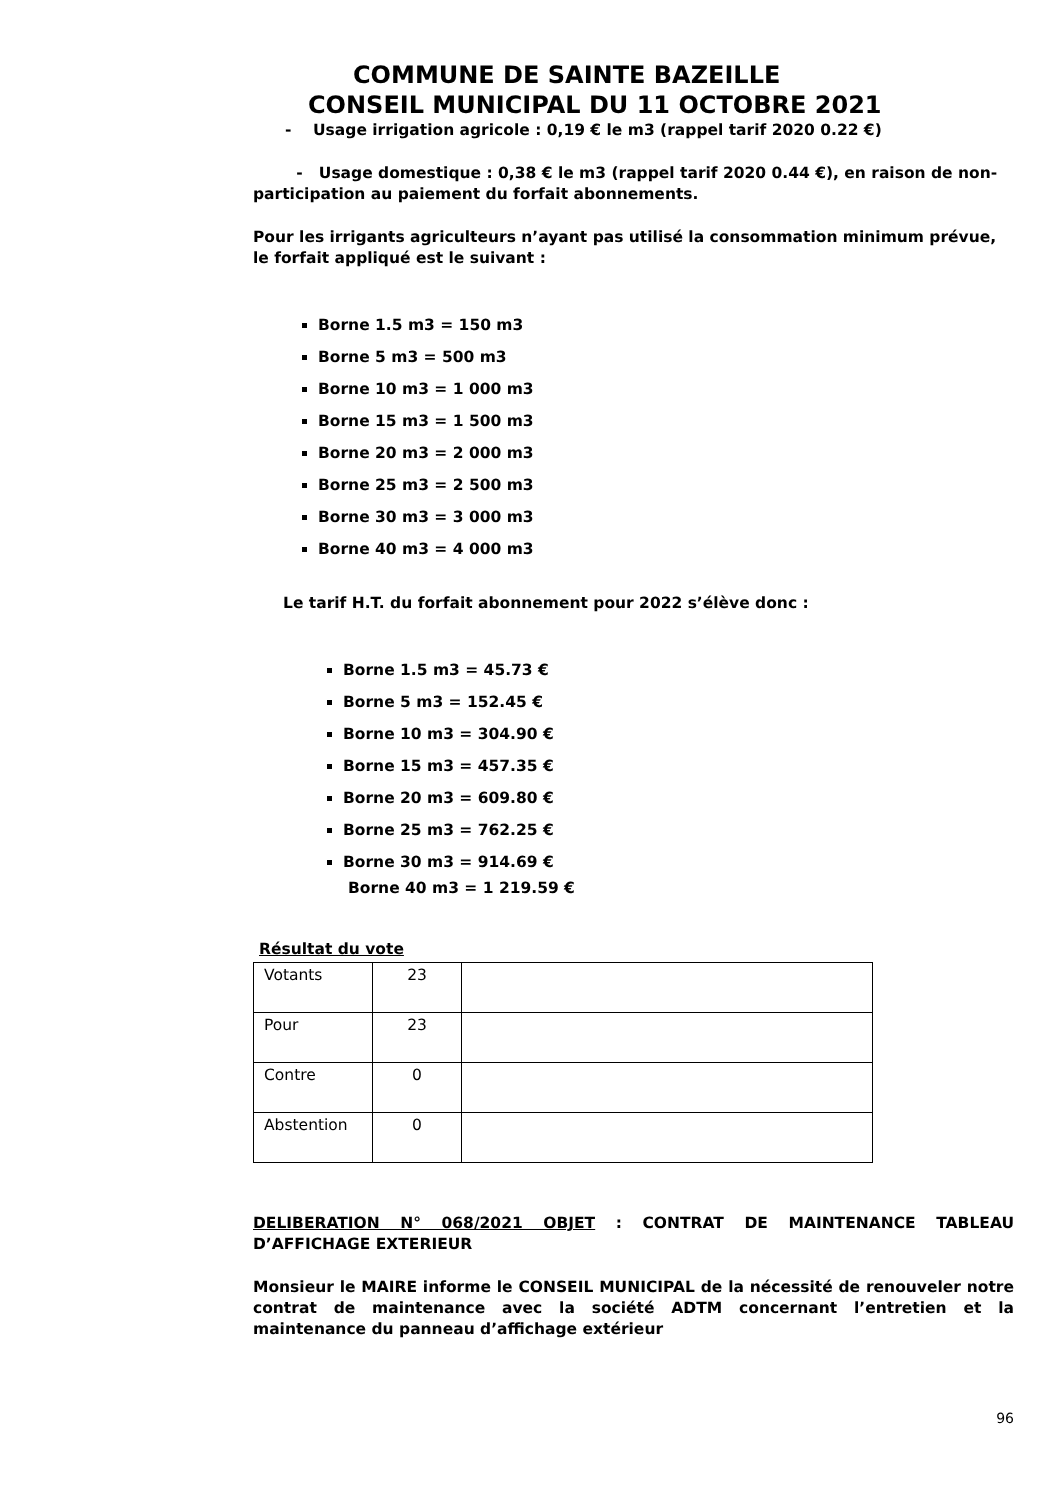COMMUNE DE SAINTE BAZEILLE
CONSEIL MUNICIPAL DU 11 OCTOBRE 2021
- Usage irrigation agricole : 0,19 € le m3 (rappel tarif 2020 0.22 €)
- Usage domestique : 0,38 € le m3 (rappel tarif 2020 0.44 €), en raison de non-participation au paiement du forfait abonnements.
Pour les irrigants agriculteurs n’ayant pas utilisé la consommation minimum prévue, le forfait appliqué est le suivant :
Borne 1.5 m3 = 150 m3
Borne 5 m3 = 500 m3
Borne 10 m3 = 1 000 m3
Borne 15 m3 = 1 500 m3
Borne 20 m3 = 2 000 m3
Borne 25 m3 = 2 500 m3
Borne 30 m3 = 3 000 m3
Borne 40 m3 = 4 000 m3
Le tarif H.T. du forfait abonnement pour 2022 s’élève donc :
Borne 1.5 m3 = 45.73 €
Borne 5 m3 = 152.45 €
Borne 10 m3 = 304.90 €
Borne 15 m3 = 457.35 €
Borne 20 m3 = 609.80 €
Borne 25 m3 = 762.25 €
Borne 30 m3 = 914.69 €
Borne 40 m3 = 1 219.59 €
Résultat du vote
| Votants | 23 | |
| Pour | 23 | |
| Contre | 0 | |
| Abstention | 0 | |
DELIBERATION N° 068/2021 OBJET : CONTRAT DE MAINTENANCE TABLEAU D’AFFICHAGE EXTERIEUR
Monsieur le MAIRE informe le CONSEIL MUNICIPAL de la nécessité de renouveler notre contrat de maintenance avec la société ADTM concernant l’entretien et la maintenance du panneau d’affichage extérieur
96